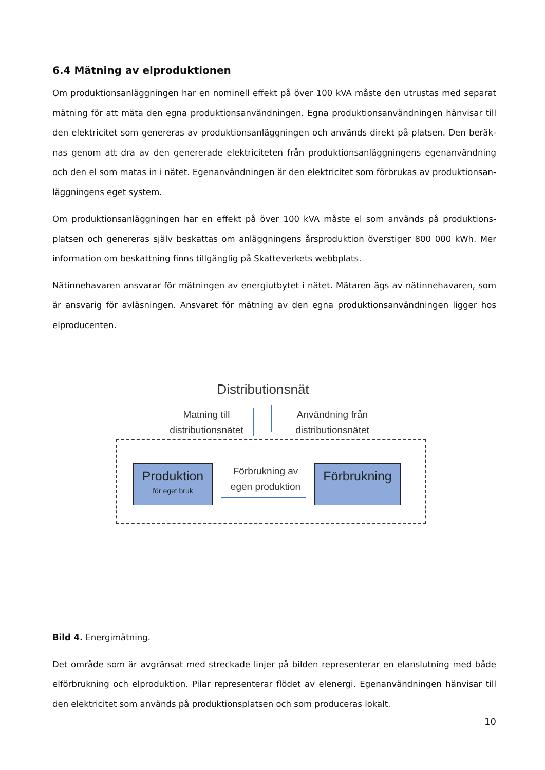6.4 Mätning av elproduktionen
Om produktionsanläggningen har en nominell effekt på över 100 kVA måste den utrustas med separat mätning för att mäta den egna produktionsanvändningen. Egna produktionsanvändningen hänvisar till den elektricitet som genereras av produktionsanläggningen och används direkt på platsen. Den beräk-nas genom att dra av den genererade elektriciteten från produktionsanläggningens egenanvändning och den el som matas in i nätet. Egenanvändningen är den elektricitet som förbrukas av produktionsan-läggningens eget system.
Om produktionsanläggningen har en effekt på över 100 kVA måste el som används på produktions-platsen och genereras själv beskattas om anläggningens årsproduktion överstiger 800 000 kWh. Mer information om beskattning finns tillgänglig på Skatteverkets webbplats.
Nätinnehavaren ansvarar för mätningen av energiutbytet i nätet. Mätaren ägs av nätinnehavaren, som är ansvarig för avläsningen. Ansvaret för mätning av den egna produktionsanvändningen ligger hos elproducenten.
Distributionsnät
Matning till
distributionsnätet
Användning från
distributionsnätet
Produktion
för eget bruk
Förbrukning av
egen produktion
Förbrukning
Bild 4. Energimätning.
Det område som är avgränsat med streckade linjer på bilden representerar en elanslutning med både elförbrukning och elproduktion. Pilar representerar flödet av elenergi. Egenanvändningen hänvisar till den elektricitet som används på produktionsplatsen och som produceras lokalt.
10